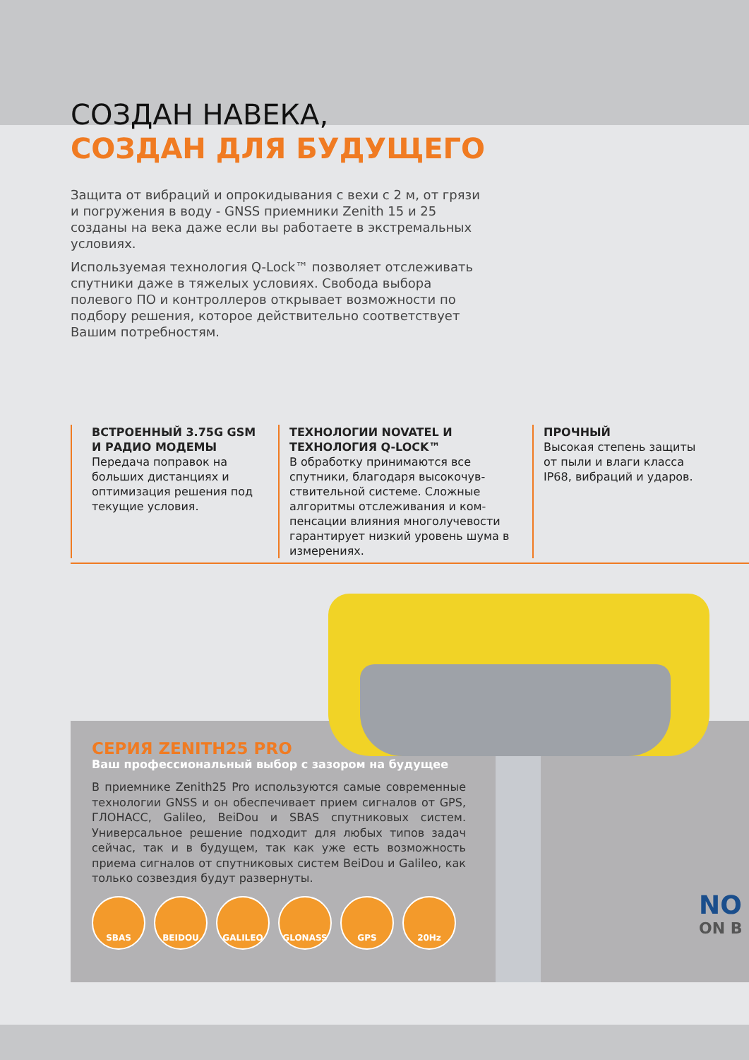СОЗДАН НАВЕКА,
СОЗДАН ДЛЯ БУДУЩЕГО
Защита от вибраций и опрокидывания с вехи с 2 м, от грязи и погружения в воду - GNSS приемники Zenith 15 и 25 созданы на века даже если вы работаете в экстремальных условиях.
Используемая технология Q-Lock™ позволяет отслеживать спутники даже в тяжелых условиях. Свобода выбора полевого ПО и контроллеров открывает возможности по подбору решения, которое действительно соответствует Вашим потребностям.
ВСТРОЕННЫЙ 3.75G GSM И РАДИО МОДЕМЫ
Передача поправок на больших дистанциях и оптимизация решения под текущие условия.
ТЕХНОЛОГИИ NOVATEL И ТЕХНОЛОГИЯ Q-LOCK™
В обработку принимаются все спутники, благодаря высокочув­ствительной системе. Сложные алгоритмы отслеживания и ком­пенсации влияния многолучевости гарантирует низкий уровень шума в измерениях.
ПРОЧНЫЙ
Высокая степень защиты от пыли и влаги класса IP68, вибраций и ударов.
СЕРИЯ ZENITH25 PRO
Ваш профессиональный выбор с зазором на будущее
В приемнике Zenith25 Pro используются самые современные технологии GNSS и он обеспечивает прием сигналов от GPS, ГЛОНАСС, Galileo, BeiDou и SBAS спутниковых систем. Универсальное решение подходит для любых типов задач сейчас, так и в будущем, так как уже есть возможность приема сигналов от спутниковых систем BeiDou и Galileo, как только созвездия будут развернуты.
SBAS BEIDOU GALILEO GLONASS GPS 20Hz
NO
ON B